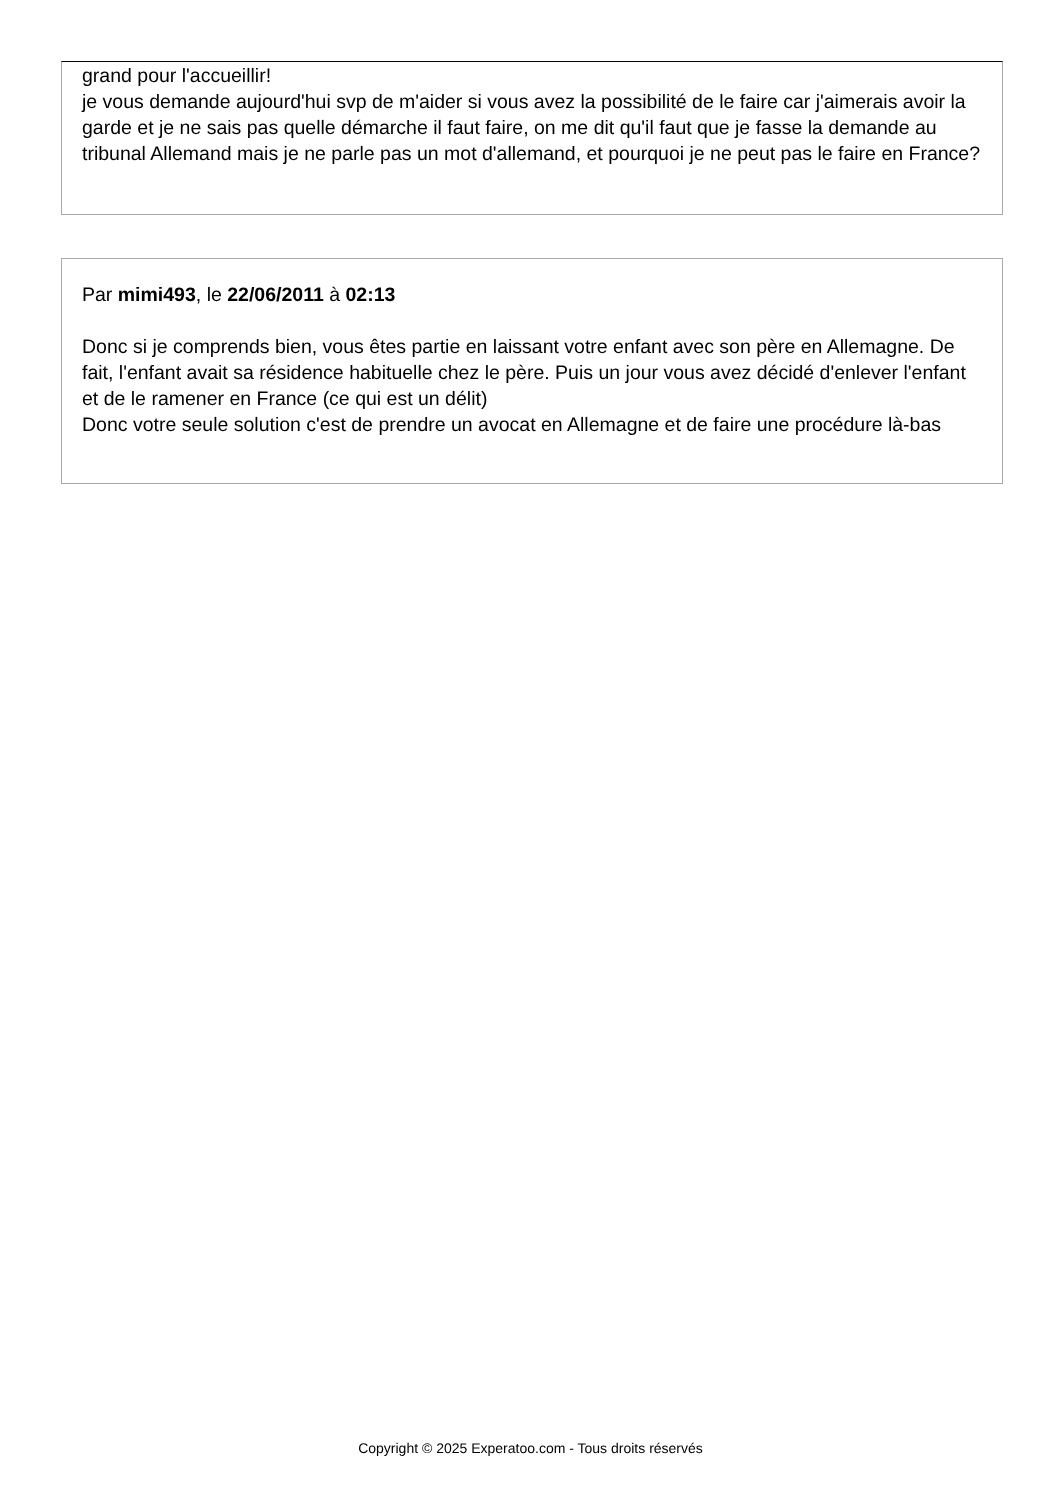grand pour l'accueillir!
je vous demande aujourd'hui svp de m'aider si vous avez la possibilité de le faire car j'aimerais avoir la garde et je ne sais pas quelle démarche il faut faire, on me dit qu'il faut que je fasse la demande au tribunal Allemand mais je ne parle pas un mot d'allemand, et pourquoi je ne peut pas le faire en France?
Par mimi493, le 22/06/2011 à 02:13
Donc si je comprends bien, vous êtes partie en laissant votre enfant avec son père en Allemagne. De fait, l'enfant avait sa résidence habituelle chez le père. Puis un jour vous avez décidé d'enlever l'enfant et de le ramener en France (ce qui est un délit)
Donc votre seule solution c'est de prendre un avocat en Allemagne et de faire une procédure là-bas
Copyright © 2025 Experatoo.com - Tous droits réservés